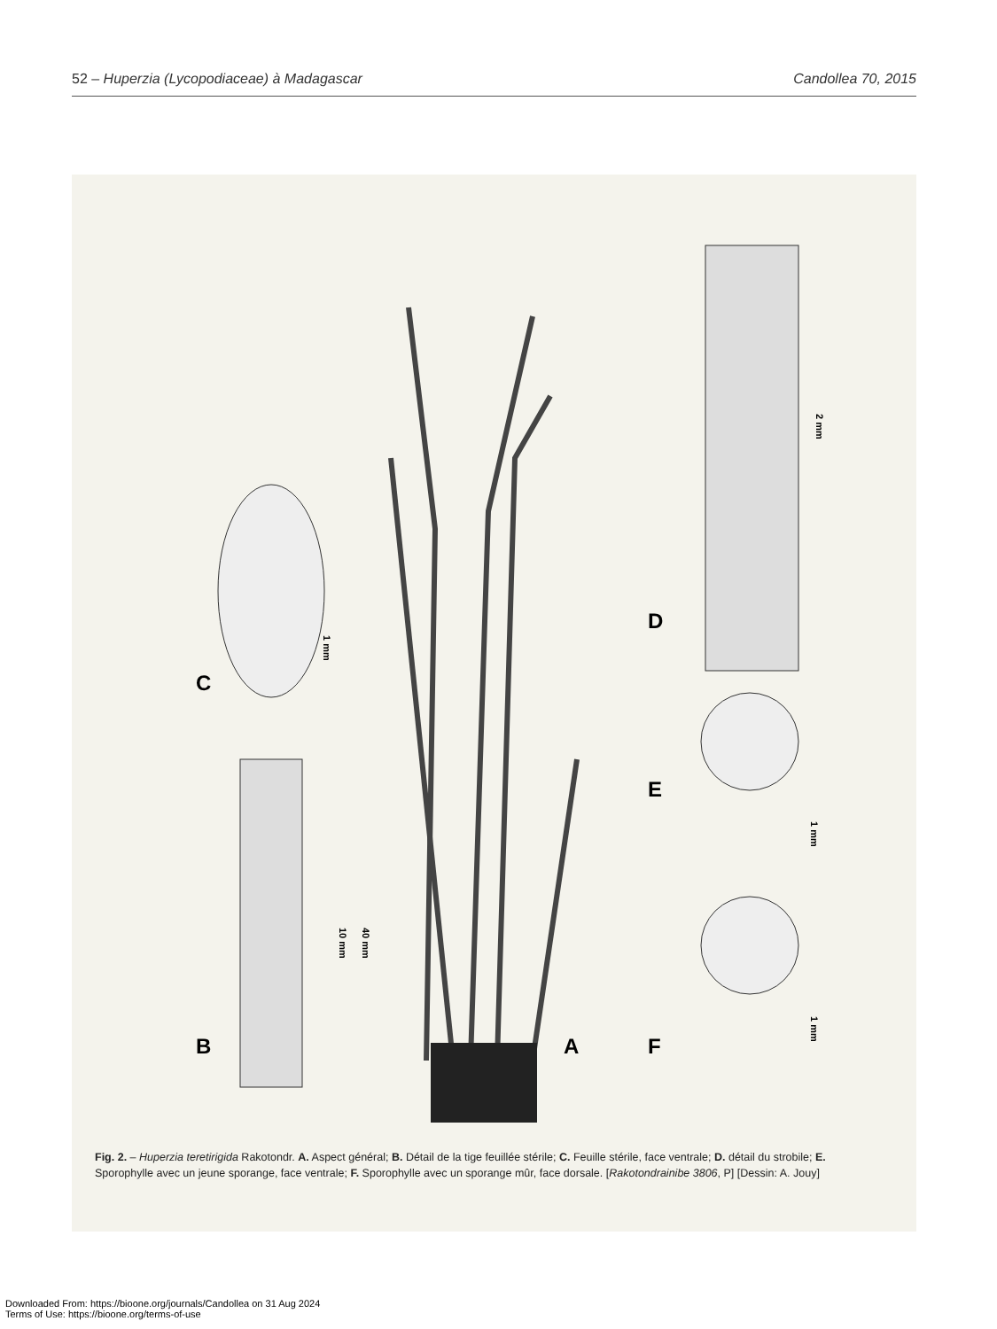52 – Huperzia (Lycopodiaceae) à Madagascar Candollea 70, 2015
C
B A
D
E
F
1 mm
10 mm
40 mm
2 mm
1 mm
1 mm
Fig. 2. – Huperzia teretirigida Rakotondr. A. Aspect général; B. Détail de la tige feuillée stérile; C. Feuille stérile, face ventrale; D. détail du strobile; E. Sporophylle avec un jeune sporange, face ventrale; F. Sporophylle avec un sporange mûr, face dorsale. [Rakotondrainibe 3806, P] [Dessin: A. Jouy]
Downloaded From: https://bioone.org/journals/Candollea on 31 Aug 2024
Terms of Use: https://bioone.org/terms-of-use